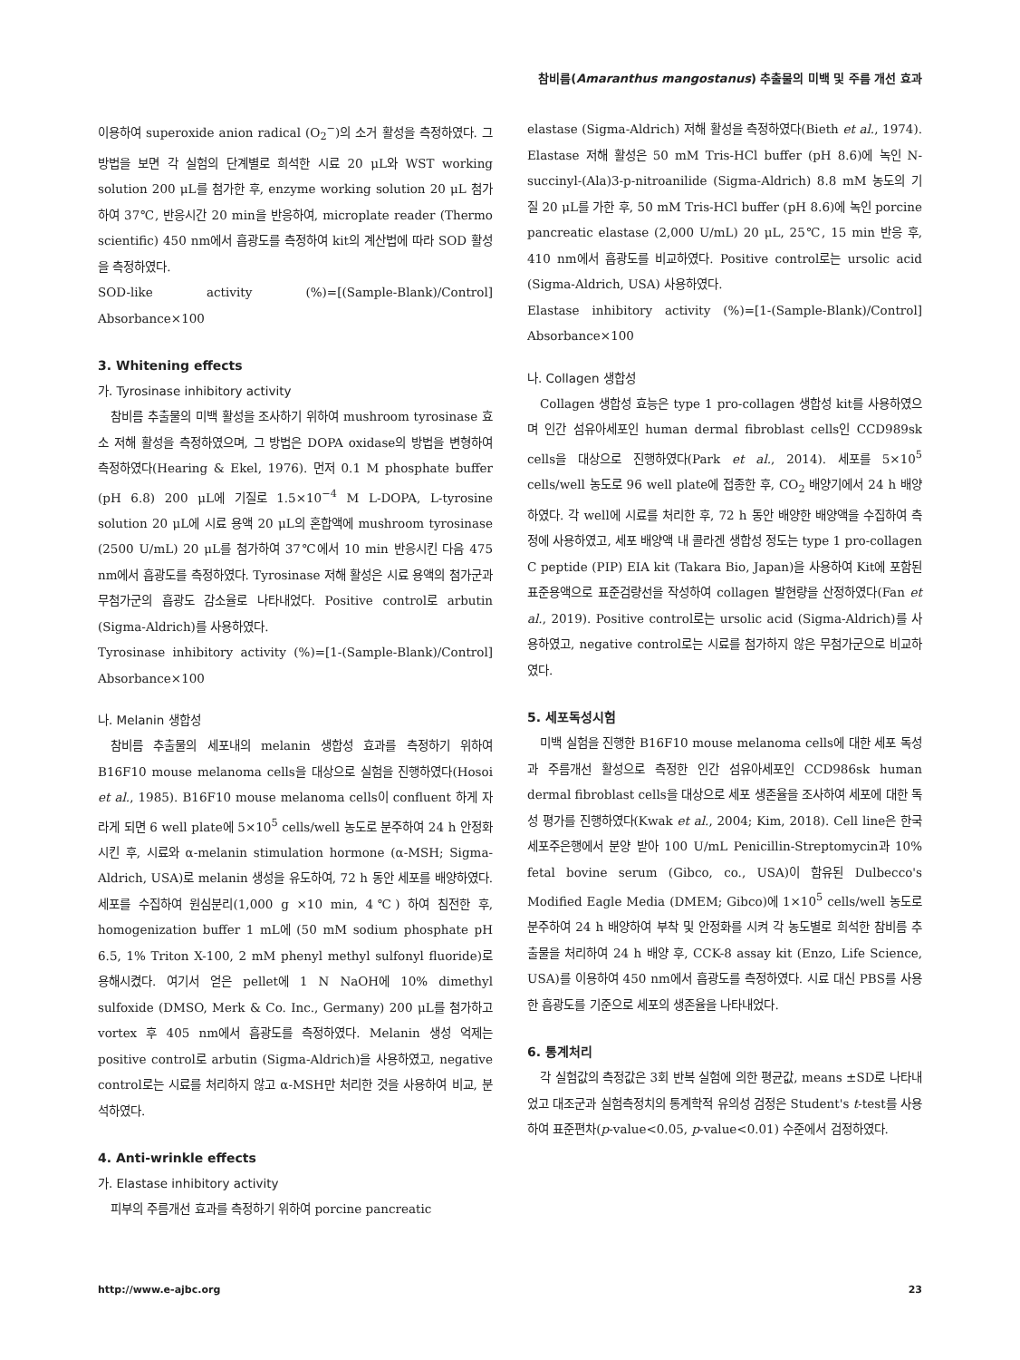참비름(Amaranthus mangostanus) 추출물의 미백 및 주름 개선 효과
이용하여 superoxide anion radical (O<sub>2</sub><sup>−</sup>)의 소거 활성을 측정하였다. 그 방법을 보면 각 실험의 단계별로 희석한 시료 20 μL와 WST working solution 200 μL를 첨가한 후, enzyme working solution 20 μL 첨가하여 37℃, 반응시간 20 min을 반응하여, microplate reader (Thermo scientific) 450 nm에서 흡광도를 측정하여 kit의 계산법에 따라 SOD 활성을 측정하였다.
SOD-like activity (%)=[(Sample-Blank)/Control] Absorbance×100
3. Whitening effects
가. Tyrosinase inhibitory activity
참비름 추출물의 미백 활성을 조사하기 위하여 mushroom tyrosinase 효소 저해 활성을 측정하였으며, 그 방법은 DOPA oxidase의 방법을 변형하여 측정하였다(Hearing & Ekel, 1976). 먼저 0.1 M phosphate buffer (pH 6.8) 200 μL에 기질로 1.5×10<sup>−4</sup> M L-DOPA, L-tyrosine solution 20 μL에 시료 용액 20 μL의 혼합액에 mushroom tyrosinase (2500 U/mL) 20 μL를 첨가하여 37℃에서 10 min 반응시킨 다음 475 nm에서 흡광도를 측정하였다. Tyrosinase 저해 활성은 시료 용액의 첨가군과 무첨가군의 흡광도 감소율로 나타내었다. Positive control로 arbutin (Sigma-Aldrich)를 사용하였다.
Tyrosinase inhibitory activity (%)=[1-(Sample-Blank)/Control] Absorbance×100
나. Melanin 생합성
참비름 추출물의 세포내의 melanin 생합성 효과를 측정하기 위하여 B16F10 mouse melanoma cells을 대상으로 실험을 진행하였다(Hosoi et al., 1985). B16F10 mouse melanoma cells이 confluent 하게 자라게 되면 6 well plate에 5×10<sup>5</sup> cells/well 농도로 분주하여 24 h 안정화 시킨 후, 시료와 α-melanin stimulation hormone (α-MSH; Sigma-Aldrich, USA)로 melanin 생성을 유도하여, 72 h 동안 세포를 배양하였다. 세포를 수집하여 원심분리(1,000 g ×10 min, 4℃) 하여 침전한 후, homogenization buffer 1 mL에 (50 mM sodium phosphate pH 6.5, 1% Triton X-100, 2 mM phenyl methyl sulfonyl fluoride)로 용해시켰다. 여기서 얻은 pellet에 1 N NaOH에 10% dimethyl sulfoxide (DMSO, Merk & Co. Inc., Germany) 200 μL를 첨가하고 vortex 후 405 nm에서 흡광도를 측정하였다. Melanin 생성 억제는 positive control로 arbutin (Sigma-Aldrich)을 사용하였고, negative control로는 시료를 처리하지 않고 α-MSH만 처리한 것을 사용하여 비교, 분석하였다.
4. Anti-wrinkle effects
가. Elastase inhibitory activity
피부의 주름개선 효과를 측정하기 위하여 porcine pancreatic
elastase (Sigma-Aldrich) 저해 활성을 측정하였다(Bieth et al., 1974). Elastase 저해 활성은 50 mM Tris-HCl buffer (pH 8.6)에 녹인 N-succinyl-(Ala)3-p-nitroanilide (Sigma-Aldrich) 8.8 mM 농도의 기질 20 μL를 가한 후, 50 mM Tris-HCl buffer (pH 8.6)에 녹인 porcine pancreatic elastase (2,000 U/mL) 20 μL, 25℃, 15 min 반응 후, 410 nm에서 흡광도를 비교하였다. Positive control로는 ursolic acid (Sigma-Aldrich, USA) 사용하였다.
Elastase inhibitory activity (%)=[1-(Sample-Blank)/Control] Absorbance×100
나. Collagen 생합성
Collagen 생합성 효능은 type 1 pro-collagen 생합성 kit를 사용하였으며 인간 섬유아세포인 human dermal fibroblast cells인 CCD989sk cells을 대상으로 진행하였다(Park et al., 2014). 세포를 5×10<sup>5</sup> cells/well 농도로 96 well plate에 접종한 후, CO<sub>2</sub> 배양기에서 24 h 배양하였다. 각 well에 시료를 처리한 후, 72 h 동안 배양한 배양액을 수집하여 측정에 사용하였고, 세포 배양액 내 콜라겐 생합성 정도는 type 1 pro-collagen C peptide (PIP) EIA kit (Takara Bio, Japan)을 사용하여 Kit에 포함된 표준용액으로 표준검량선을 작성하여 collagen 발현량을 산정하였다(Fan et al., 2019). Positive control로는 ursolic acid (Sigma-Aldrich)를 사용하였고, negative control로는 시료를 첨가하지 않은 무첨가군으로 비교하였다.
5. 세포독성시험
미백 실험을 진행한 B16F10 mouse melanoma cells에 대한 세포 독성과 주름개선 활성으로 측정한 인간 섬유아세포인 CCD986sk human dermal fibroblast cells을 대상으로 세포 생존율을 조사하여 세포에 대한 독성 평가를 진행하였다(Kwak et al., 2004; Kim, 2018). Cell line은 한국세포주은행에서 분양 받아 100 U/mL Penicillin-Streptomycin과 10% fetal bovine serum (Gibco, co., USA)이 함유된 Dulbecco's Modified Eagle Media (DMEM; Gibco)에 1×10<sup>5</sup> cells/well 농도로 분주하여 24 h 배양하여 부착 및 안정화를 시켜 각 농도별로 희석한 참비름 추출물을 처리하여 24 h 배양 후, CCK-8 assay kit (Enzo, Life Science, USA)를 이용하여 450 nm에서 흡광도를 측정하였다. 시료 대신 PBS를 사용한 흡광도를 기준으로 세포의 생존율을 나타내었다.
6. 통계처리
각 실험값의 측정값은 3회 반복 실험에 의한 평균값, means ±SD로 나타내었고 대조군과 실험측정치의 통계학적 유의성 검정은 Student's t-test를 사용하여 표준편차(p-value<0.05, p-value<0.01) 수준에서 검정하였다.
http://www.e-ajbc.org 23